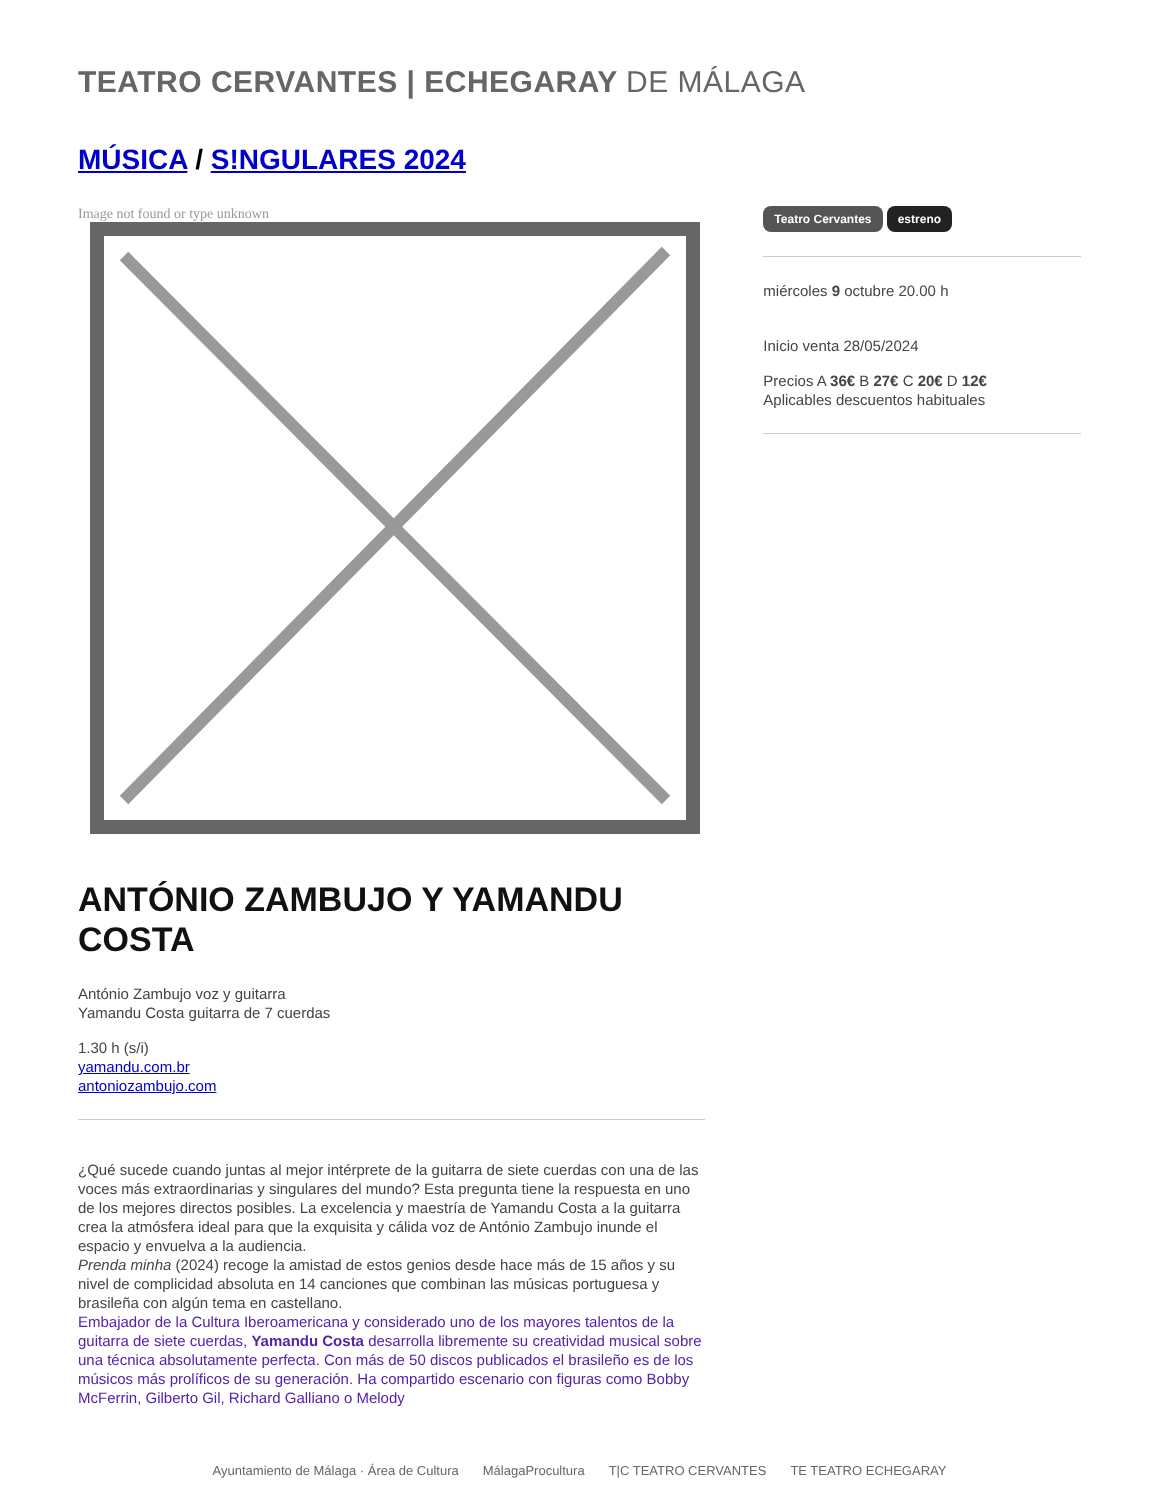TEATRO CERVANTES | ECHEGARAY DE MÁLAGA
MÚSICA / S!NGULARES 2024
Image not found or type unknown
ANTÓNIO ZAMBUJO Y YAMANDU COSTA
António Zambujo voz y guitarra
Yamandu Costa guitarra de 7 cuerdas
1.30 h (s/i)
yamandu.com.br
antoniozambujo.com
¿Qué sucede cuando juntas al mejor intérprete de la guitarra de siete cuerdas con una de las voces más extraordinarias y singulares del mundo? Esta pregunta tiene la respuesta en uno de los mejores directos posibles. La excelencia y maestría de Yamandu Costa a la guitarra crea la atmósfera ideal para que la exquisita y cálida voz de António Zambujo inunde el espacio y envuelva a la audiencia.
Prenda minha (2024) recoge la amistad de estos genios desde hace más de 15 años y su nivel de complicidad absoluta en 14 canciones que combinan las músicas portuguesa y brasileña con algún tema en castellano.
Embajador de la Cultura Iberoamericana y considerado uno de los mayores talentos de la guitarra de siete cuerdas, Yamandu Costa desarrolla libremente su creatividad musical sobre una técnica absolutamente perfecta. Con más de 50 discos publicados el brasileño es de los músicos más prolíficos de su generación. Ha compartido escenario con figuras como Bobby McFerrin, Gilberto Gil, Richard Galliano o Melody
Teatro Cervantes estreno
miércoles 9 octubre 20.00 h
Inicio venta 28/05/2024
Precios A 36€ B 27€ C 20€ D 12€
Aplicables descuentos habituales
Ayuntamiento de Málaga · Área de Cultura MálagaProcultura T|C TEATRO CERVANTES TE TEATRO ECHEGARAY